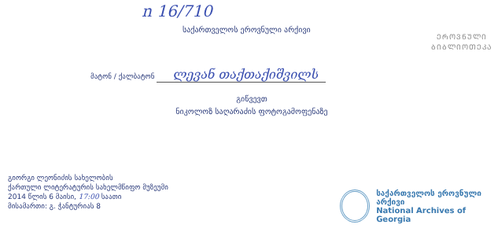n 16/710
საქართველოს ეროვნული არქივი
ᲔᲠᲝᲕᲜᲣᲚᲘ
ᲑᲘᲑᲚᲘᲝᲗᲔᲙᲐ
მატონ / ქალბატონ ლევან თაქთაქიშვილს
გიწვევთ
ნიკოლოზ საღარაძის ფოტოგამოფენაზე
გიორგი ლეონიძის სახელობის
ქართული ლიტერატურის სახელმწიფო მუზეუმი
2014 წლის 6 მაისი, 17:00 საათი
მისამართი: გ. ჭანტურიას 8
საქართველოს ეროვნული არქივი
National Archives of Georgia